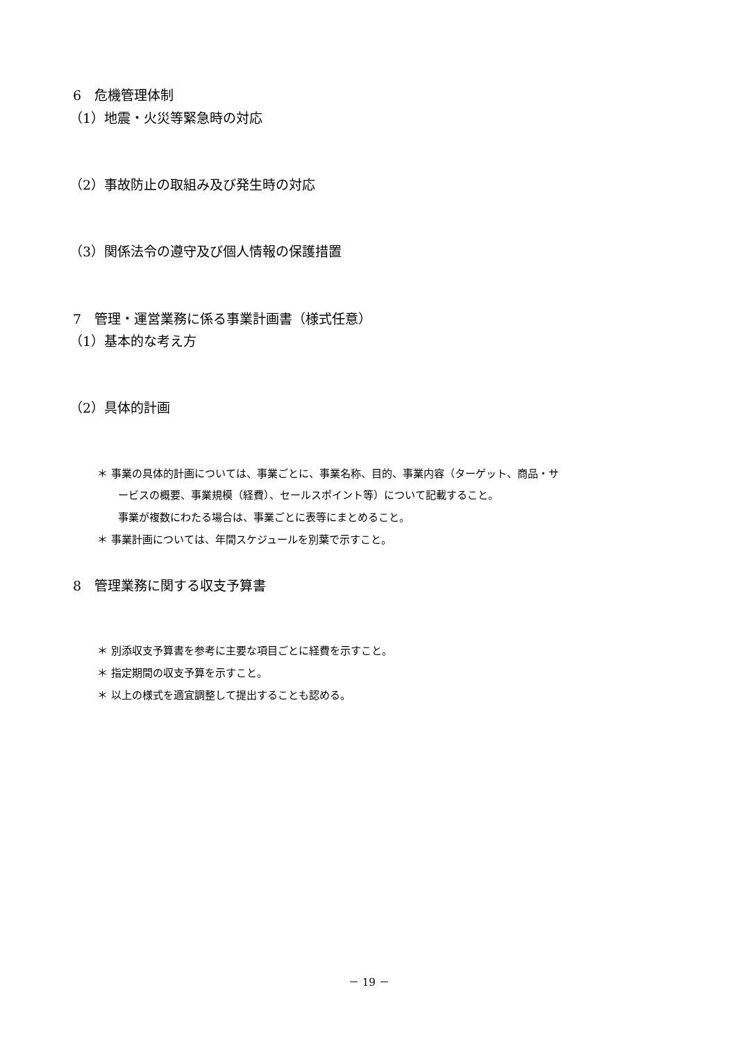6　危機管理体制
（1）地震・火災等緊急時の対応
（2）事故防止の取組み及び発生時の対応
（3）関係法令の遵守及び個人情報の保護措置
7　管理・運営業務に係る事業計画書（様式任意）
（1）基本的な考え方
（2）具体的計画
＊ 事業の具体的計画については、事業ごとに、事業名称、目的、事業内容（ターゲット、商品・サ
ービスの概要、事業規模（経費）、セールスポイント等）について記載すること。
事業が複数にわたる場合は、事業ごとに表等にまとめること。
＊ 事業計画については、年間スケジュールを別葉で示すこと。
8　管理業務に関する収支予算書
＊ 別添収支予算書を参考に主要な項目ごとに経費を示すこと。
＊ 指定期間の収支予算を示すこと。
＊ 以上の様式を適宜調整して提出することも認める。
－ 19 －